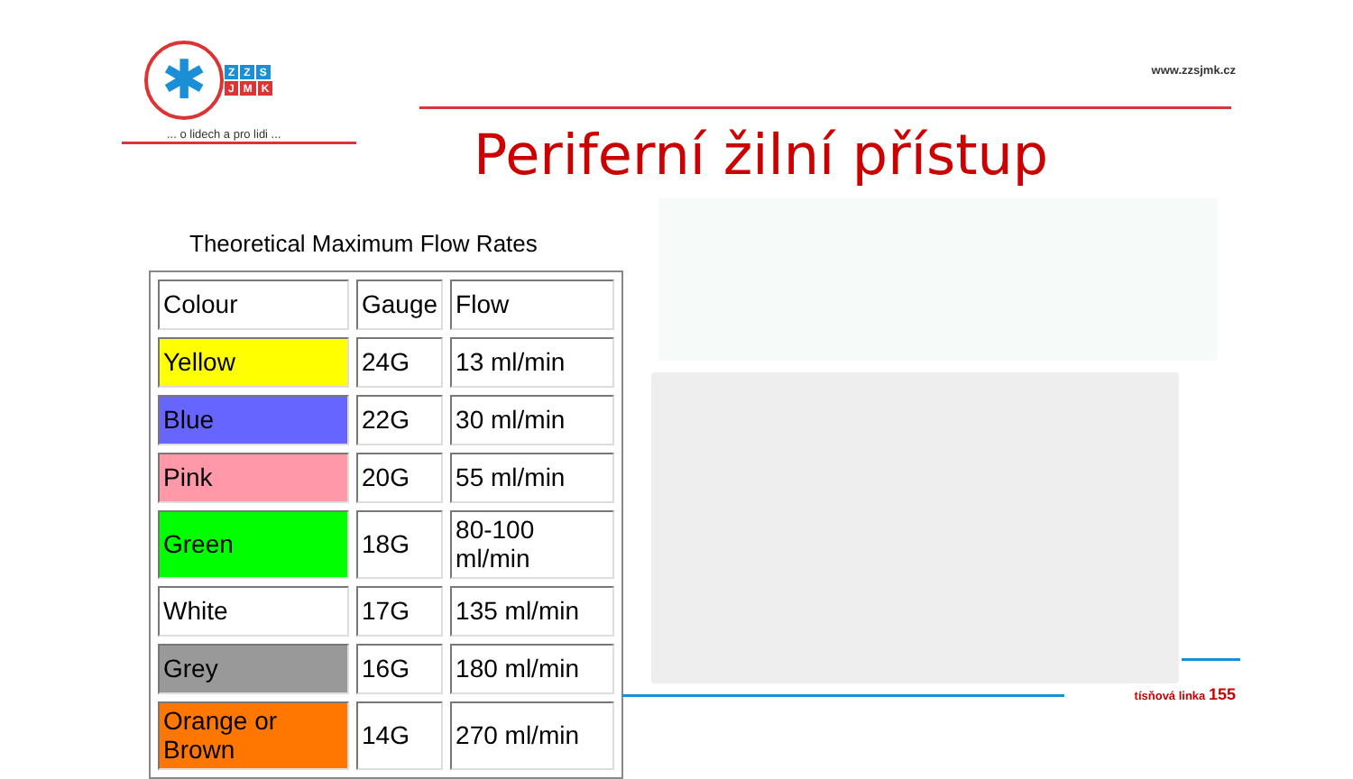✱
Z Z S
J M K
... o lidech a pro lidi ...
www.zzsjmk.cz
Periferní žilní přístup
Theoretical Maximum Flow Rates
| Colour | Gauge | Flow |
| --- | --- | --- |
| Yellow | 24G | 13 ml/min |
| Blue | 22G | 30 ml/min |
| Pink | 20G | 55 ml/min |
| Green | 18G | 80-100 ml/min |
| White | 17G | 135 ml/min |
| Grey | 16G | 180 ml/min |
| Orange or Brown | 14G | 270 ml/min |
tísňová linka 155